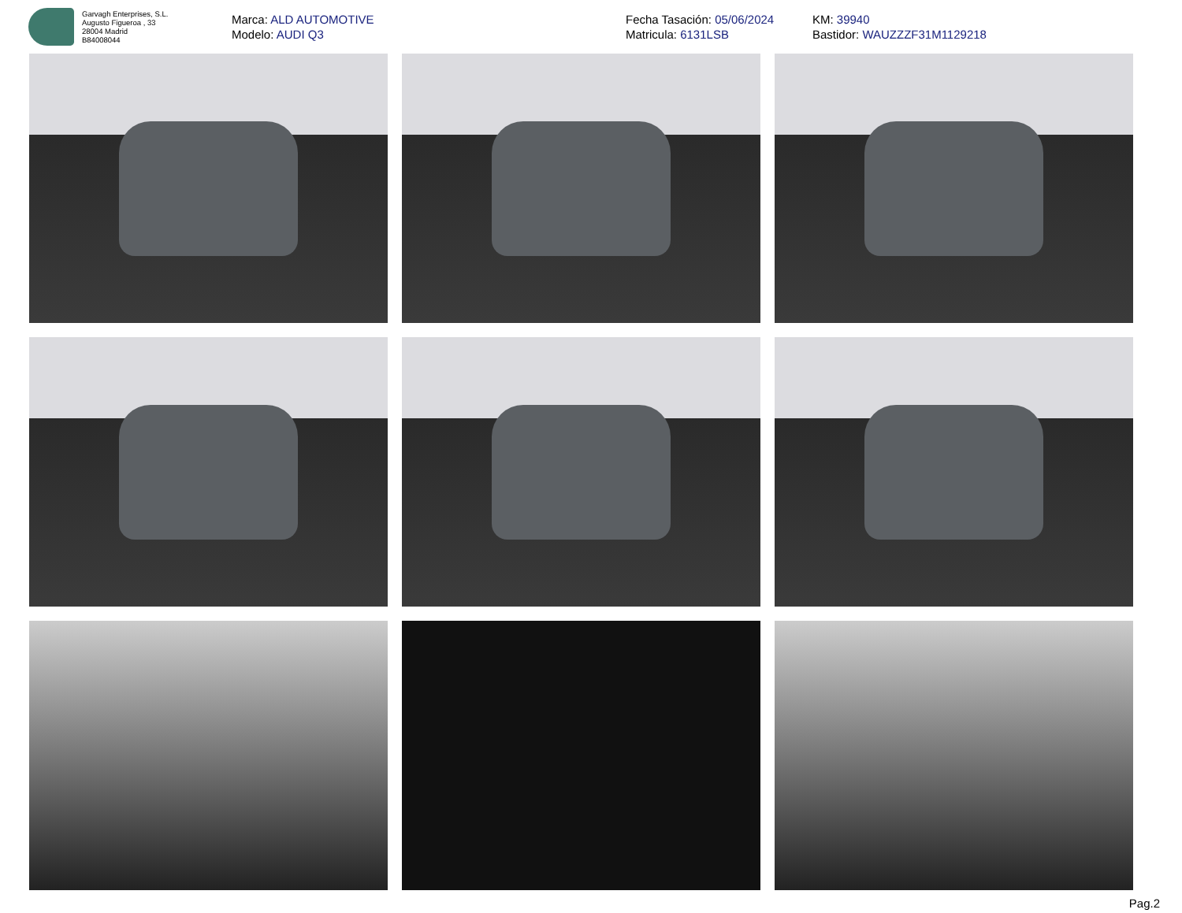Garvagh Enterprises, S.L.
Augusto Figueroa , 33
28004 Madrid
B84008044
Marca: ALD AUTOMOTIVE
Modelo: AUDI Q3
Fecha Tasación: 05/06/2024
Matricula: 6131LSB
KM: 39940
Bastidor: WAUZZZF31M1129218
Pag.2